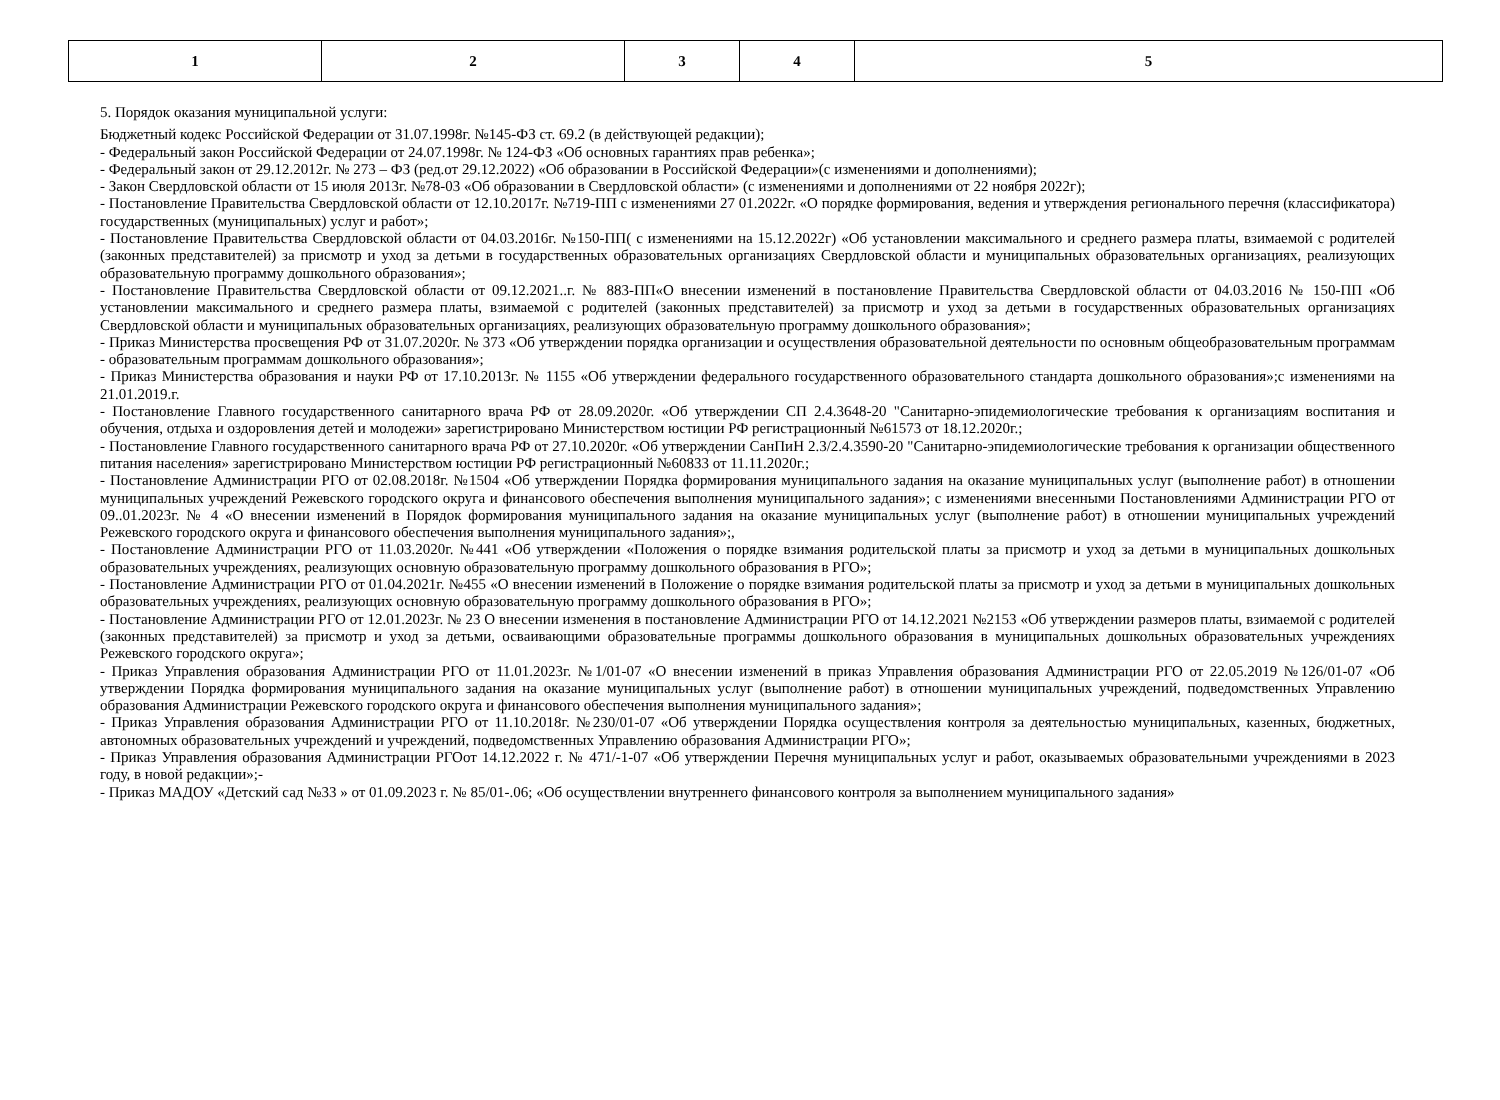| 1 | 2 | 3 | 4 | 5 |
5. Порядок оказания муниципальной услуги:
Бюджетный кодекс Российской Федерации от 31.07.1998г. №145-ФЗ ст. 69.2 (в действующей редакции);
- Федеральный закон Российской Федерации от 24.07.1998г. № 124-ФЗ «Об основных гарантиях прав ребенка»;
- Федеральный закон от 29.12.2012г. № 273 – ФЗ (ред.от 29.12.2022) «Об образовании в Российской Федерации»(с изменениями и дополнениями);
- Закон Свердловской области от 15 июля 2013г. №78-03 «Об образовании в Свердловской области» (с изменениями и дополнениями от 22 ноября 2022г);
- Постановление Правительства Свердловской области от 12.10.2017г. №719-ПП с изменениями 27 01.2022г. «О порядке формирования, ведения и утверждения регионального перечня (классификатора) государственных (муниципальных) услуг и работ»;
- Постановление Правительства Свердловской области от 04.03.2016г. №150-ПП( с изменениями на 15.12.2022г) «Об установлении максимального и среднего размера платы, взимаемой с родителей (законных представителей) за присмотр и уход за детьми в государственных образовательных организациях Свердловской области и муниципальных образовательных организациях, реализующих образовательную программу дошкольного образования»;
- Постановление Правительства Свердловской области от 09.12.2021..г. № 883-ПП«О внесении изменений в постановление Правительства Свердловской области от 04.03.2016 № 150-ПП «Об установлении максимального и среднего размера платы, взимаемой с родителей (законных представителей) за присмотр и уход за детьми в государственных образовательных организациях Свердловской области и муниципальных образовательных организациях, реализующих образовательную программу дошкольного образования»;
- Приказ Министерства просвещения РФ от 31.07.2020г. № 373 «Об утверждении порядка организации и осуществления образовательной деятельности по основным общеобразовательным программам - образовательным программам дошкольного образования»;
- Приказ Министерства образования и науки РФ от 17.10.2013г. № 1155 «Об утверждении федерального государственного образовательного стандарта дошкольного образования»;с изменениями на 21.01.2019.г.
- Постановление Главного государственного санитарного врача РФ от 28.09.2020г. «Об утверждении СП 2.4.3648-20 "Санитарно-эпидемиологические требования к организациям воспитания и обучения, отдыха и оздоровления детей и молодежи» зарегистрировано Министерством юстиции РФ регистрационный №61573 от 18.12.2020г.;
- Постановление Главного государственного санитарного врача РФ от 27.10.2020г. «Об утверждении СанПиН 2.3/2.4.3590-20 "Санитарно-эпидемиологические требования к организации общественного питания населения» зарегистрировано Министерством юстиции РФ регистрационный №60833 от 11.11.2020г.;
- Постановление Администрации РГО от 02.08.2018г. №1504 «Об утверждении Порядка формирования муниципального задания на оказание муниципальных услуг (выполнение работ) в отношении муниципальных учреждений Режевского городского округа и финансового обеспечения выполнения муниципального задания»; с изменениями внесенными Постановлениями Администрации РГО от 09..01.2023г. № 4 «О внесении изменений в Порядок формирования муниципального задания на оказание муниципальных услуг (выполнение работ) в отношении муниципальных учреждений Режевского городского округа и финансового обеспечения выполнения муниципального задания»;,
- Постановление Администрации РГО от 11.03.2020г. №441 «Об утверждении «Положения о порядке взимания родительской платы за присмотр и уход за детьми в муниципальных дошкольных образовательных учреждениях, реализующих основную образовательную программу дошкольного образования в РГО»;
- Постановление Администрации РГО от 01.04.2021г. №455 «О внесении изменений в Положение о порядке взимания родительской платы за присмотр и уход за детьми в муниципальных дошкольных образовательных учреждениях, реализующих основную образовательную программу дошкольного образования в РГО»;
- Постановление Администрации РГО от 12.01.2023г. № 23 О внесении изменения в постановление Администрации РГО от 14.12.2021 №2153 «Об утверждении размеров платы, взимаемой с родителей (законных представителей) за присмотр и уход за детьми, осваивающими образовательные программы дошкольного образования в муниципальных дошкольных образовательных учреждениях Режевского городского округа»;
- Приказ Управления образования Администрации РГО от 11.01.2023г. №1/01-07 «О внесении изменений в приказ Управления образования Администрации РГО от 22.05.2019 №126/01-07 «Об утверждении Порядка формирования муниципального задания на оказание муниципальных услуг (выполнение работ) в отношении муниципальных учреждений, подведомственных Управлению образования Администрации Режевского городского округа и финансового обеспечения выполнения муниципального задания»;
- Приказ Управления образования Администрации РГО от 11.10.2018г. №230/01-07 «Об утверждении Порядка осуществления контроля за деятельностью муниципальных, казенных, бюджетных, автономных образовательных учреждений и учреждений, подведомственных Управлению образования Администрации РГО»;
- Приказ Управления образования Администрации РГОот 14.12.2022 г. № 471/-1-07 «Об утверждении Перечня муниципальных услуг и работ, оказываемых образовательными учреждениями в 2023 году, в новой редакции»;-
- Приказ МАДОУ «Детский сад №33 » от 01.09.2023 г. № 85/01-.06; «Об осуществлении внутреннего финансового контроля за выполнением муниципального задания»